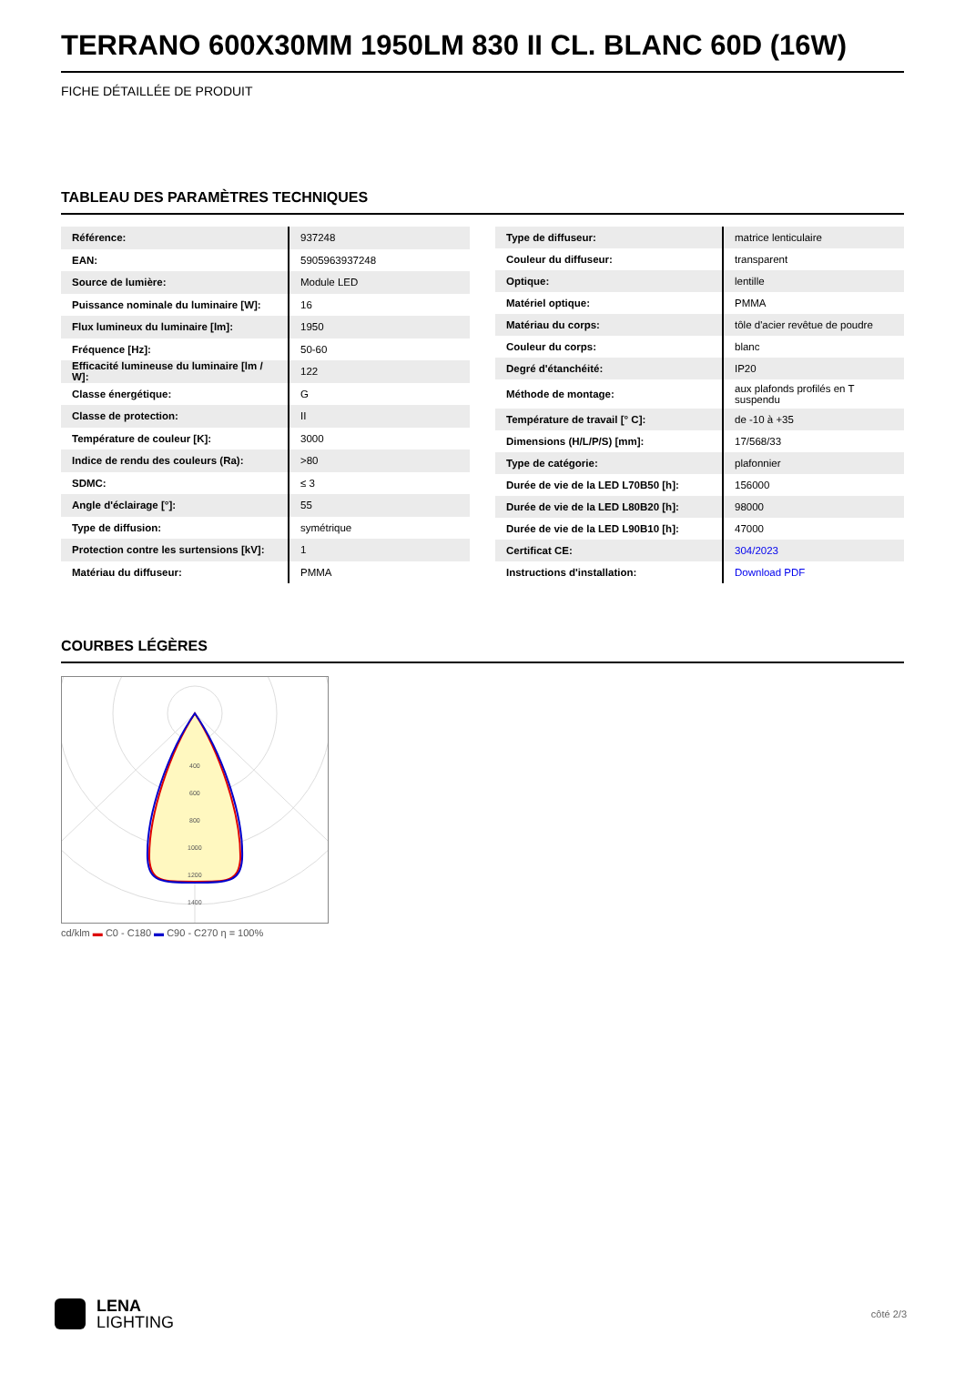TERRANO 600X30MM 1950LM 830 II CL. BLANC 60D (16W)
FICHE DÉTAILLÉE DE PRODUIT
TABLEAU DES PARAMÈTRES TECHNIQUES
| Référence: | 937248 |
| EAN: | 5905963937248 |
| Source de lumière: | Module LED |
| Puissance nominale du luminaire [W]: | 16 |
| Flux lumineux du luminaire [lm]: | 1950 |
| Fréquence [Hz]: | 50-60 |
| Efficacité lumineuse du luminaire [lm / W]: | 122 |
| Classe énergétique: | G |
| Classe de protection: | II |
| Température de couleur [K]: | 3000 |
| Indice de rendu des couleurs (Ra): | >80 |
| SDMC: | ≤ 3 |
| Angle d'éclairage [°]: | 55 |
| Type de diffusion: | symétrique |
| Protection contre les surtensions [kV]: | 1 |
| Matériau du diffuseur: | PMMA |
| Type de diffuseur: | matrice lenticulaire |
| Couleur du diffuseur: | transparent |
| Optique: | lentille |
| Matériel optique: | PMMA |
| Matériau du corps: | tôle d'acier revêtue de poudre |
| Couleur du corps: | blanc |
| Degré d'étanchéité: | IP20 |
| Méthode de montage: | aux plafonds profilés en T suspendu |
| Température de travail [° C]: | de -10 à +35 |
| Dimensions (H/L/P/S) [mm]: | 17/568/33 |
| Type de catégorie: | plafonnier |
| Durée de vie de la LED L70B50 [h]: | 156000 |
| Durée de vie de la LED L80B20 [h]: | 98000 |
| Durée de vie de la LED L90B10 [h]: | 47000 |
| Certificat CE: | 304/2023 |
| Instructions d'installation: | Download PDF |
COURBES LÉGÈRES
400
600
800
1000
1200
1400
cd/klm ▬ C0 - C180 ▬ C90 - C270 η = 100%
LENA
LIGHTING
côté 2/3